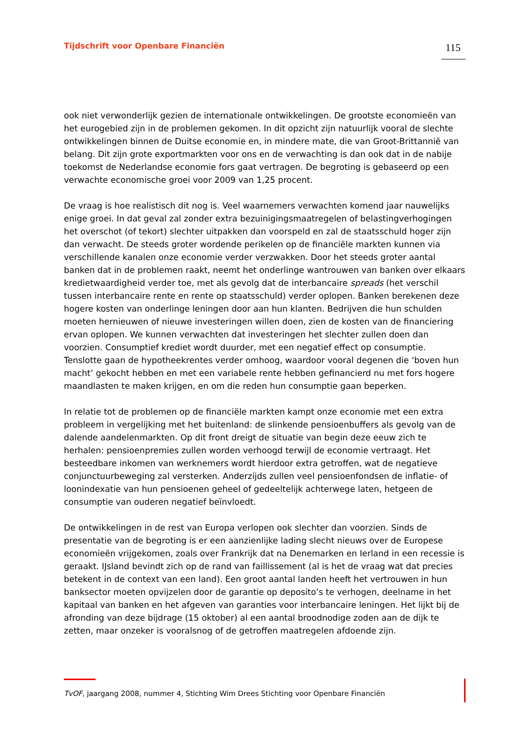Tijdschrift voor Openbare Financiën 115
ook niet verwonderlijk gezien de internationale ontwikkelingen. De grootste economieën van het eurogebied zijn in de problemen gekomen. In dit opzicht zijn natuurlijk vooral de slechte ontwikkelingen binnen de Duitse economie en, in mindere mate, die van Groot-Brittannië van belang. Dit zijn grote exportmarkten voor ons en de verwachting is dan ook dat in de nabije toekomst de Nederlandse economie fors gaat vertragen. De begroting is gebaseerd op een verwachte economische groei voor 2009 van 1,25 procent.
De vraag is hoe realistisch dit nog is. Veel waarnemers verwachten komend jaar nauwelijks enige groei. In dat geval zal zonder extra bezuinigingsmaatregelen of belastingverhogingen het overschot (of tekort) slechter uitpakken dan voorspeld en zal de staatsschuld hoger zijn dan verwacht. De steeds groter wordende perikelen op de financiële markten kunnen via verschillende kanalen onze economie verder verzwakken. Door het steeds groter aantal banken dat in de problemen raakt, neemt het onderlinge wantrouwen van banken over elkaars kredietwaardigheid verder toe, met als gevolg dat de interbancaire spreads (het verschil tussen interbancaire rente en rente op staatsschuld) verder oplopen. Banken berekenen deze hogere kosten van onderlinge leningen door aan hun klanten. Bedrijven die hun schulden moeten hernieuwen of nieuwe investeringen willen doen, zien de kosten van de financiering ervan oplopen. We kunnen verwachten dat investeringen het slechter zullen doen dan voorzien. Consumptief krediet wordt duurder, met een negatief effect op consumptie. Tenslotte gaan de hypotheekrentes verder omhoog, waardoor vooral degenen die ‘boven hun macht’ gekocht hebben en met een variabele rente hebben gefinancierd nu met fors hogere maandlasten te maken krijgen, en om die reden hun consumptie gaan beperken.
In relatie tot de problemen op de financiële markten kampt onze economie met een extra probleem in vergelijking met het buitenland: de slinkende pensioenbuffers als gevolg van de dalende aandelenmarkten. Op dit front dreigt de situatie van begin deze eeuw zich te herhalen: pensioenpremies zullen worden verhoogd terwijl de economie vertraagt. Het besteedbare inkomen van werknemers wordt hierdoor extra getroffen, wat de negatieve conjunctuurbeweging zal versterken. Anderzijds zullen veel pensioenfondsen de inflatie- of loonindexatie van hun pensioenen geheel of gedeeltelijk achterwege laten, hetgeen de consumptie van ouderen negatief beïnvloedt.
De ontwikkelingen in de rest van Europa verlopen ook slechter dan voorzien. Sinds de presentatie van de begroting is er een aanzienlijke lading slecht nieuws over de Europese economieën vrijgekomen, zoals over Frankrijk dat na Denemarken en Ierland in een recessie is geraakt. IJsland bevindt zich op de rand van faillissement (al is het de vraag wat dat precies betekent in de context van een land). Een groot aantal landen heeft het vertrouwen in hun banksector moeten opvijzelen door de garantie op deposito’s te verhogen, deelname in het kapitaal van banken en het afgeven van garanties voor interbancaire leningen. Het lijkt bij de afronding van deze bijdrage (15 oktober) al een aantal broodnodige zoden aan de dijk te zetten, maar onzeker is vooralsnog of de getroffen maatregelen afdoende zijn.
TvOF, jaargang 2008, nummer 4, Stichting Wim Drees Stichting voor Openbare Financiën